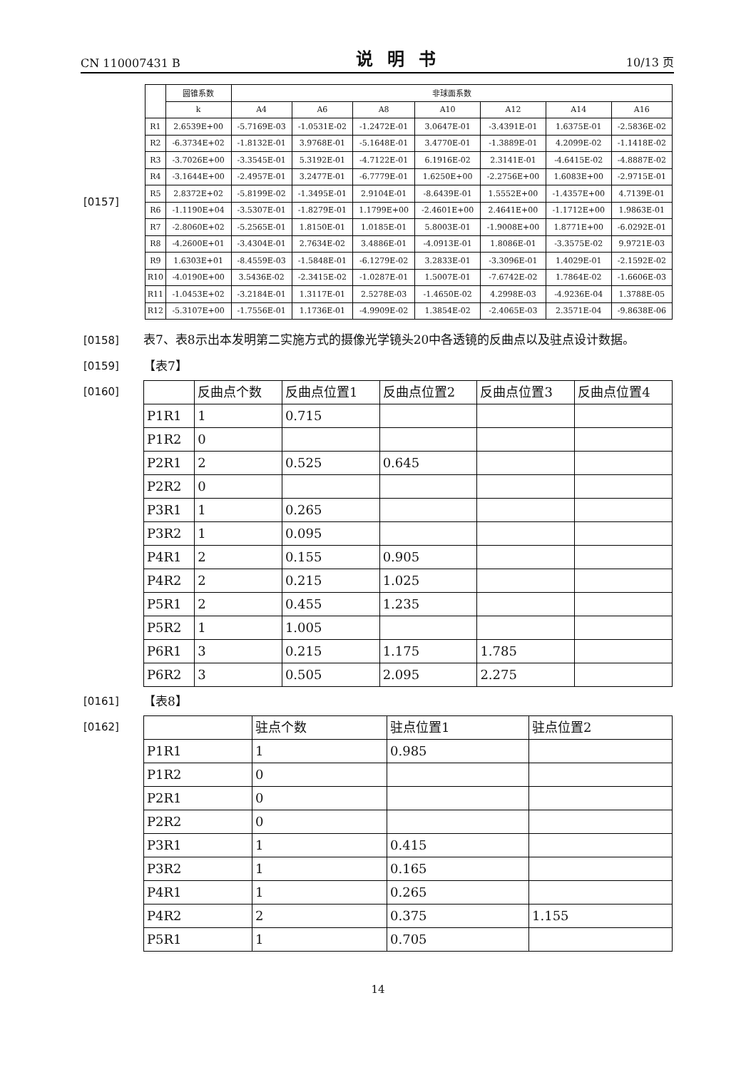CN 110007431 B 说明书 10/13 页
[0157]
| | 圆锥系数 | 非球面系数 | | | | | | |
| --- | --- | --- | --- | --- | --- | --- | --- | --- |
| | k | A4 | A6 | A8 | A10 | A12 | A14 | A16 |
| R1 | 2.6539E+00 | -5.7169E-03 | -1.0531E-02 | -1.2472E-01 | 3.0647E-01 | -3.4391E-01 | 1.6375E-01 | -2.5836E-02 |
| R2 | -6.3734E+02 | -1.8132E-01 | 3.9768E-01 | -5.1648E-01 | 3.4770E-01 | -1.3889E-01 | 4.2099E-02 | -1.1418E-02 |
| R3 | -3.7026E+00 | -3.3545E-01 | 5.3192E-01 | -4.7122E-01 | 6.1916E-02 | 2.3141E-01 | -4.6415E-02 | -4.8887E-02 |
| R4 | -3.1644E+00 | -2.4957E-01 | 3.2477E-01 | -6.7779E-01 | 1.6250E+00 | -2.2756E+00 | 1.6083E+00 | -2.9715E-01 |
| R5 | 2.8372E+02 | -5.8199E-02 | -1.3495E-01 | 2.9104E-01 | -8.6439E-01 | 1.5552E+00 | -1.4357E+00 | 4.7139E-01 |
| R6 | -1.1190E+04 | -3.5307E-01 | -1.8279E-01 | 1.1799E+00 | -2.4601E+00 | 2.4641E+00 | -1.1712E+00 | 1.9863E-01 |
| R7 | -2.8060E+02 | -5.2565E-01 | 1.8150E-01 | 1.0185E-01 | 5.8003E-01 | -1.9008E+00 | 1.8771E+00 | -6.0292E-01 |
| R8 | -4.2600E+01 | -3.4304E-01 | 2.7634E-02 | 3.4886E-01 | -4.0913E-01 | 1.8086E-01 | -3.3575E-02 | 9.9721E-03 |
| R9 | 1.6303E+01 | -8.4559E-03 | -1.5848E-01 | -6.1279E-02 | 3.2833E-01 | -3.3096E-01 | 1.4029E-01 | -2.1592E-02 |
| R10 | -4.0190E+00 | 3.5436E-02 | -2.3415E-02 | -1.0287E-01 | 1.5007E-01 | -7.6742E-02 | 1.7864E-02 | -1.6606E-03 |
| R11 | -1.0453E+02 | -3.2184E-01 | 1.3117E-01 | 2.5278E-03 | -1.4650E-02 | 4.2998E-03 | -4.9236E-04 | 1.3788E-05 |
| R12 | -5.3107E+00 | -1.7556E-01 | 1.1736E-01 | -4.9909E-02 | 1.3854E-02 | -2.4065E-03 | 2.3571E-04 | -9.8638E-06 |
[0158] 表7、表8示出本发明第二实施方式的摄像光学镜头20中各透镜的反曲点以及驻点设计数据。
[0159] 【表7】
[0160]
| | 反曲点个数 | 反曲点位置1 | 反曲点位置2 | 反曲点位置3 | 反曲点位置4 |
| P1R1 | 1 | 0.715 | | | |
| P1R2 | 0 | | | | |
| P2R1 | 2 | 0.525 | 0.645 | | |
| P2R2 | 0 | | | | |
| P3R1 | 1 | 0.265 | | | |
| P3R2 | 1 | 0.095 | | | |
| P4R1 | 2 | 0.155 | 0.905 | | |
| P4R2 | 2 | 0.215 | 1.025 | | |
| P5R1 | 2 | 0.455 | 1.235 | | |
| P5R2 | 1 | 1.005 | | | |
| P6R1 | 3 | 0.215 | 1.175 | 1.785 | |
| P6R2 | 3 | 0.505 | 2.095 | 2.275 | |
[0161] 【表8】
[0162]
| | 驻点个数 | 驻点位置1 | 驻点位置2 |
| P1R1 | 1 | 0.985 | |
| P1R2 | 0 | | |
| P2R1 | 0 | | |
| P2R2 | 0 | | |
| P3R1 | 1 | 0.415 | |
| P3R2 | 1 | 0.165 | |
| P4R1 | 1 | 0.265 | |
| P4R2 | 2 | 0.375 | 1.155 |
| P5R1 | 1 | 0.705 | |
14